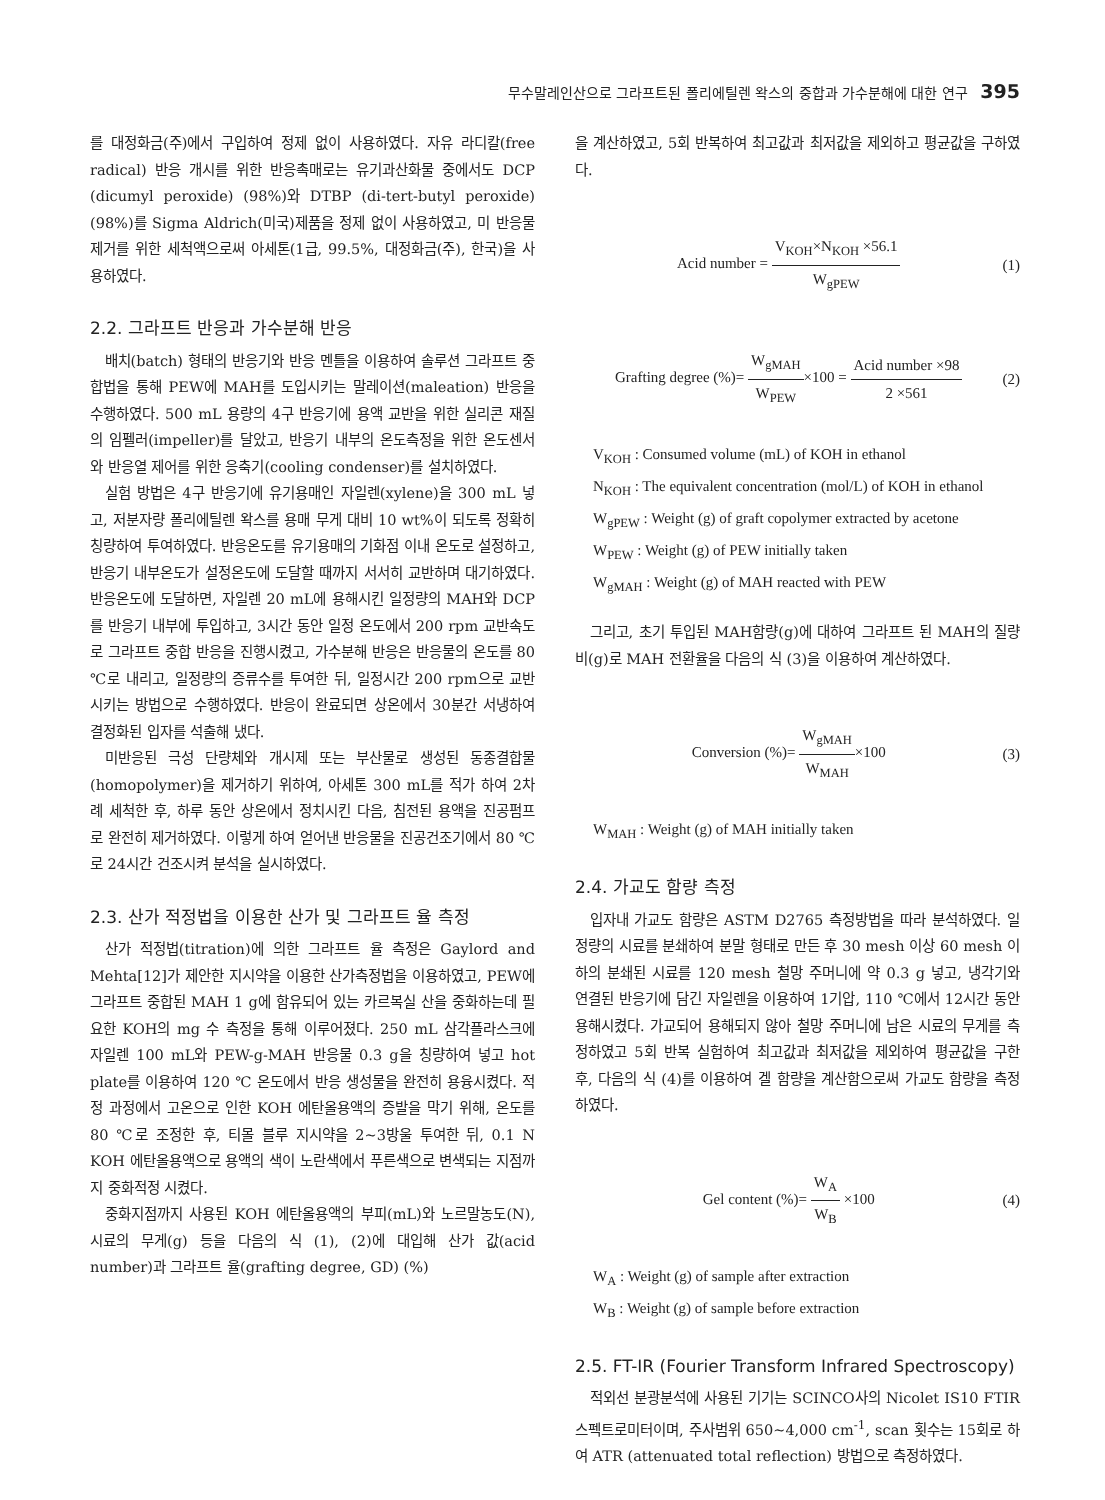무수말레인산으로 그라프트된 폴리에틸렌 왁스의 중합과 가수분해에 대한 연구 395
를 대정화금(주)에서 구입하여 정제 없이 사용하였다. 자유 라디칼(free radical) 반응 개시를 위한 반응촉매로는 유기과산화물 중에서도 DCP (dicumyl peroxide) (98%)와 DTBP (di-tert-butyl peroxide) (98%)를 Sigma Aldrich(미국)제품을 정제 없이 사용하였고, 미 반응물 제거를 위한 세척액으로써 아세톤(1급, 99.5%, 대정화금(주), 한국)을 사용하였다.
2.2. 그라프트 반응과 가수분해 반응
배치(batch) 형태의 반응기와 반응 멘틀을 이용하여 솔루션 그라프트 중합법을 통해 PEW에 MAH를 도입시키는 말레이션(maleation) 반응을 수행하였다. 500 mL 용량의 4구 반응기에 용액 교반을 위한 실리콘 재질의 임펠러(impeller)를 달았고, 반응기 내부의 온도측정을 위한 온도센서와 반응열 제어를 위한 응축기(cooling condenser)를 설치하였다.
실험 방법은 4구 반응기에 유기용매인 자일렌(xylene)을 300 mL 넣고, 저분자량 폴리에틸렌 왁스를 용매 무게 대비 10 wt%이 되도록 정확히 칭량하여 투여하였다. 반응온도를 유기용매의 기화점 이내 온도로 설정하고, 반응기 내부온도가 설정온도에 도달할 때까지 서서히 교반하며 대기하였다. 반응온도에 도달하면, 자일렌 20 mL에 용해시킨 일정량의 MAH와 DCP를 반응기 내부에 투입하고, 3시간 동안 일정 온도에서 200 rpm 교반속도로 그라프트 중합 반응을 진행시켰고, 가수분해 반응은 반응물의 온도를 80 ℃로 내리고, 일정량의 증류수를 투여한 뒤, 일정시간 200 rpm으로 교반시키는 방법으로 수행하였다. 반응이 완료되면 상온에서 30분간 서냉하여 결정화된 입자를 석출해 냈다.
미반응된 극성 단량체와 개시제 또는 부산물로 생성된 동종결합물(homopolymer)을 제거하기 위하여, 아세톤 300 mL를 적가 하여 2차례 세척한 후, 하루 동안 상온에서 정치시킨 다음, 침전된 용액을 진공펌프로 완전히 제거하였다. 이렇게 하여 얻어낸 반응물을 진공건조기에서 80 ℃로 24시간 건조시켜 분석을 실시하였다.
2.3. 산가 적정법을 이용한 산가 및 그라프트 율 측정
산가 적정법(titration)에 의한 그라프트 율 측정은 Gaylord and Mehta[12]가 제안한 지시약을 이용한 산가측정법을 이용하였고, PEW에 그라프트 중합된 MAH 1 g에 함유되어 있는 카르복실 산을 중화하는데 필요한 KOH의 mg 수 측정을 통해 이루어졌다. 250 mL 삼각플라스크에 자일렌 100 mL와 PEW-g-MAH 반응물 0.3 g을 칭량하여 넣고 hot plate를 이용하여 120 ℃ 온도에서 반응 생성물을 완전히 용융시켰다. 적정 과정에서 고온으로 인한 KOH 에탄올용액의 증발을 막기 위해, 온도를 80 ℃로 조정한 후, 티몰 블루 지시약을 2~3방울 투여한 뒤, 0.1 N KOH 에탄올용액으로 용액의 색이 노란색에서 푸른색으로 변색되는 지점까지 중화적정 시켰다.
중화지점까지 사용된 KOH 에탄올용액의 부피(mL)와 노르말농도(N), 시료의 무게(g) 등을 다음의 식 (1), (2)에 대입해 산가 값(acid number)과 그라프트 율(grafting degree, GD) (%)
을 계산하였고, 5회 반복하여 최고값과 최저값을 제외하고 평균값을 구하였다.
Acid number = V<sub>KOH</sub>×N<sub>KOH</sub> ×56.1 W<sub>gPEW</sub>
(1)
Grafting degree (%)= W<sub>gMAH</sub> W<sub>PEW</sub>×100 = Acid number ×98 2 ×561
(2)
V<sub>KOH</sub> : Consumed volume (mL) of KOH in ethanol
N<sub>KOH</sub> : The equivalent concentration (mol/L) of KOH in ethanol
W<sub>gPEW</sub> : Weight (g) of graft copolymer extracted by acetone
W<sub>PEW</sub> : Weight (g) of PEW initially taken
W<sub>gMAH</sub> : Weight (g) of MAH reacted with PEW
그리고, 초기 투입된 MAH함량(g)에 대하여 그라프트 된 MAH의 질량비(g)로 MAH 전환율을 다음의 식 (3)을 이용하여 계산하였다.
Conversion (%)= W<sub>gMAH</sub> W<sub>MAH</sub>×100 (3)
W<sub>MAH</sub> : Weight (g) of MAH initially taken
2.4. 가교도 함량 측정
입자내 가교도 함량은 ASTM D2765 측정방법을 따라 분석하였다. 일정량의 시료를 분쇄하여 분말 형태로 만든 후 30 mesh 이상 60 mesh 이하의 분쇄된 시료를 120 mesh 철망 주머니에 약 0.3 g 넣고, 냉각기와 연결된 반응기에 담긴 자일렌을 이용하여 1기압, 110 ℃에서 12시간 동안 용해시켰다. 가교되어 용해되지 않아 철망 주머니에 남은 시료의 무게를 측정하였고 5회 반복 실험하여 최고값과 최저값을 제외하여 평균값을 구한 후, 다음의 식 (4)를 이용하여 겔 함량을 계산함으로써 가교도 함량을 측정하였다.
Gel content (%)= W<sub>A</sub> W<sub>B</sub> ×100 (4)
W<sub>A</sub> : Weight (g) of sample after extraction
W<sub>B</sub> : Weight (g) of sample before extraction
2.5. FT-IR (Fourier Transform Infrared Spectroscopy)
적외선 분광분석에 사용된 기기는 SCINCO사의 Nicolet IS10 FTIR 스펙트로미터이며, 주사범위 650~4,000 cm<sup>-1</sup>, scan 횟수는 15회로 하여 ATR (attenuated total reflection) 방법으로 측정하였다.